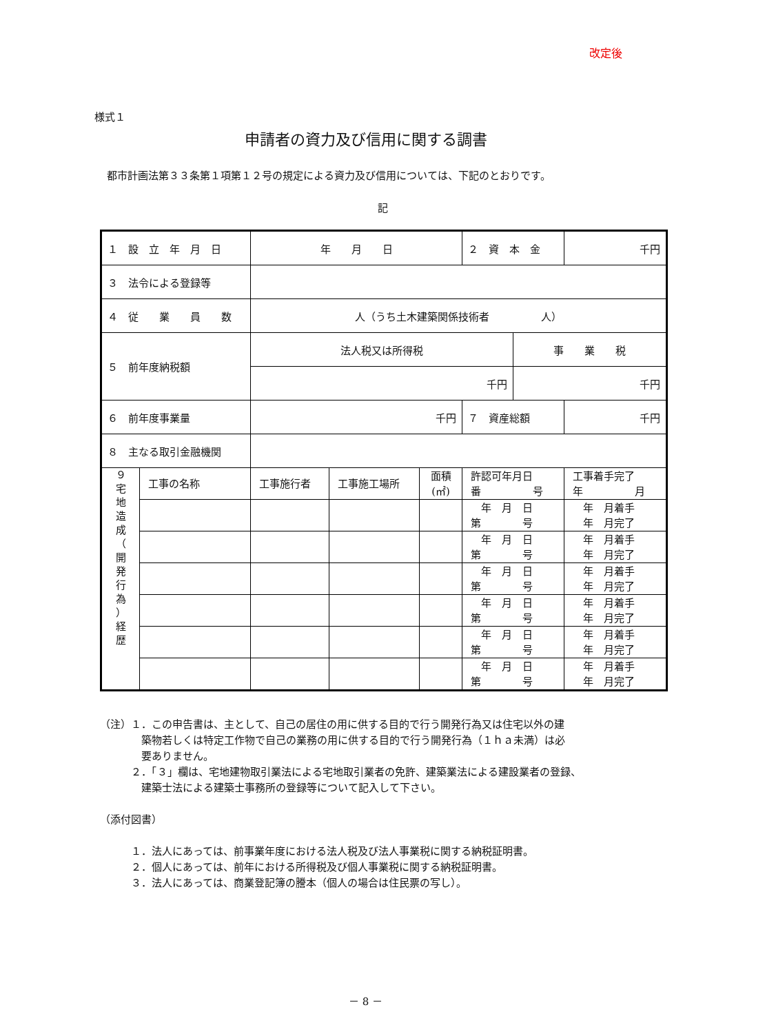改定後
様式１
申請者の資力及び信用に関する調書
都市計画法第３３条第１項第１２号の規定による資力及び信用については、下記のとおりです。
記
| １ 設 立 年 月 日 | | 年 月 日 | | | ２ 資 本 金 | | 千円 |
| ３ 法令による登録等 | | | | | | | |
| ４ 従 業 員 数 | | 人（うち土木建築関係技術者 人） | | | | | |
| ５ 前年度納税額 | | 法人税又は所得税 | | | | 事 業 税 | |
| | | 千円 | | | | 千円 | |
| ６ 前年度事業量 | | 千円 | | | ７ 資産総額 | | 千円 |
| ８ 主なる取引金融機関 | | | | | | | |
| ９ 宅 地 造 成 （ 開 発 行 為 ） 経 歴 | 工事の名称 | 工事施行者 | 工事施工場所 | 面積 (㎡) | 許認可年月日 番 号 | | 工事着手完了 年 月 |
| | | | | | 年 月 日 第 号 | | 年 月着手 年 月完了 |
| | | | | | 年 月 日 第 号 | | 年 月着手 年 月完了 |
| | | | | | 年 月 日 第 号 | | 年 月着手 年 月完了 |
| | | | | | 年 月 日 第 号 | | 年 月着手 年 月完了 |
| | | | | | 年 月 日 第 号 | | 年 月着手 年 月完了 |
| | | | | | 年 月 日 第 号 | | 年 月着手 年 月完了 |
（注）１．この申告書は、主として、自己の居住の用に供する目的で行う開発行為又は住宅以外の建
　　　　築物若しくは特定工作物で自己の業務の用に供する目的で行う開発行為（１ｈａ未満）は必
　　　　要ありません。
　　　２．「３」欄は、宅地建物取引業法による宅地取引業者の免許、建築業法による建設業者の登録、
　　　　建築士法による建築士事務所の登録等について記入して下さい。
（添付図書）
　　　１．法人にあっては、前事業年度における法人税及び法人事業税に関する納税証明書。
　　　２．個人にあっては、前年における所得税及び個人事業税に関する納税証明書。
　　　３．法人にあっては、商業登記簿の謄本（個人の場合は住民票の写し）。
－ 8 －